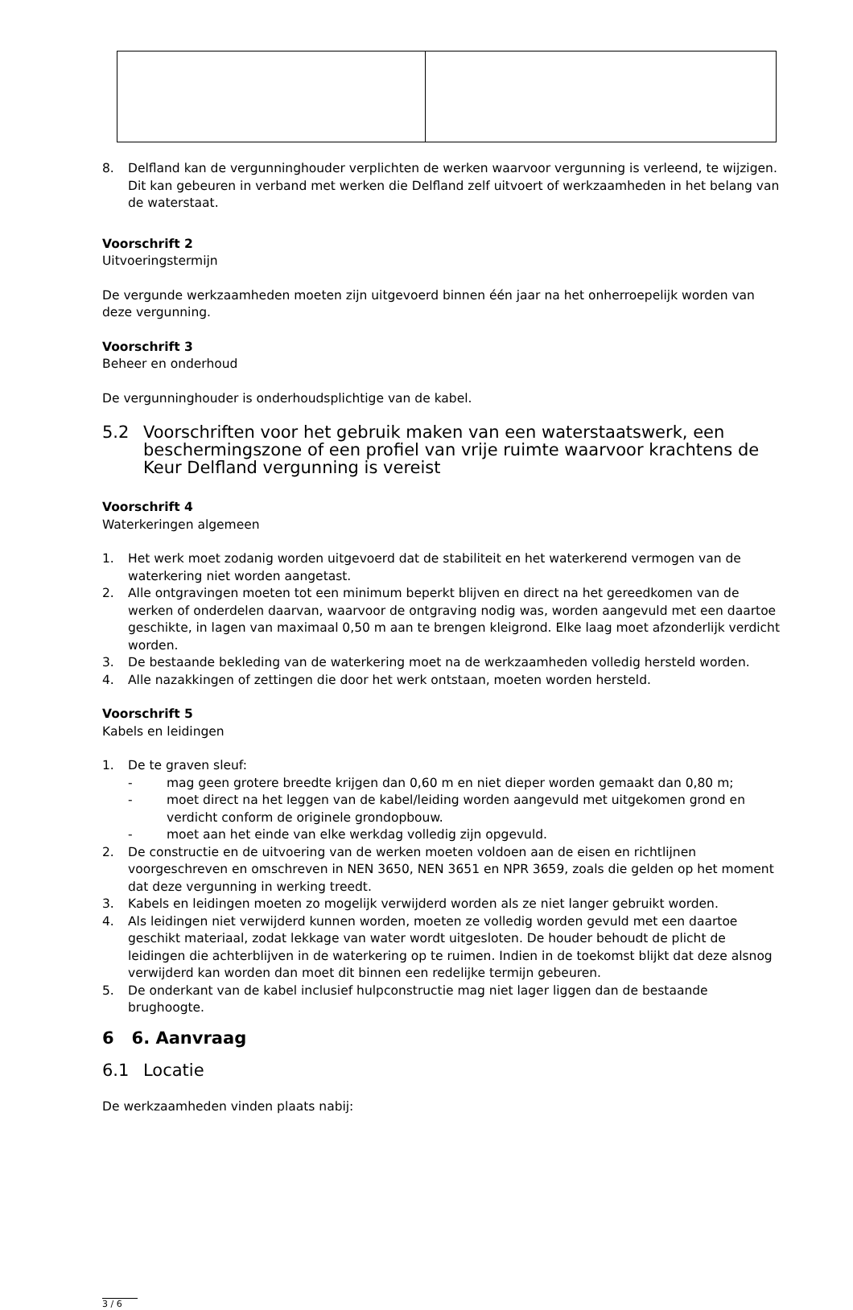8. Delfland kan de vergunninghouder verplichten de werken waarvoor vergunning is verleend, te wijzigen. Dit kan gebeuren in verband met werken die Delfland zelf uitvoert of werkzaamheden in het belang van de waterstaat.
Voorschrift 2
Uitvoeringstermijn
De vergunde werkzaamheden moeten zijn uitgevoerd binnen één jaar na het onherroepelijk worden van deze vergunning.
Voorschrift 3
Beheer en onderhoud
De vergunninghouder is onderhoudsplichtige van de kabel.
5.2 Voorschriften voor het gebruik maken van een waterstaatswerk, een beschermingszone of een profiel van vrije ruimte waarvoor krachtens de Keur Delfland vergunning is vereist
Voorschrift 4
Waterkeringen algemeen
1. Het werk moet zodanig worden uitgevoerd dat de stabiliteit en het waterkerend vermogen van de waterkering niet worden aangetast.
2. Alle ontgravingen moeten tot een minimum beperkt blijven en direct na het gereedkomen van de werken of onderdelen daarvan, waarvoor de ontgraving nodig was, worden aangevuld met een daartoe geschikte, in lagen van maximaal 0,50 m aan te brengen kleigrond. Elke laag moet afzonderlijk verdicht worden.
3. De bestaande bekleding van de waterkering moet na de werkzaamheden volledig hersteld worden.
4. Alle nazakkingen of zettingen die door het werk ontstaan, moeten worden hersteld.
Voorschrift 5
Kabels en leidingen
1. De te graven sleuf:
- mag geen grotere breedte krijgen dan 0,60 m en niet dieper worden gemaakt dan 0,80 m;
- moet direct na het leggen van de kabel/leiding worden aangevuld met uitgekomen grond en verdicht conform de originele grondopbouw.
- moet aan het einde van elke werkdag volledig zijn opgevuld.
2. De constructie en de uitvoering van de werken moeten voldoen aan de eisen en richtlijnen voorgeschreven en omschreven in NEN 3650, NEN 3651 en NPR 3659, zoals die gelden op het moment dat deze vergunning in werking treedt.
3. Kabels en leidingen moeten zo mogelijk verwijderd worden als ze niet langer gebruikt worden.
4. Als leidingen niet verwijderd kunnen worden, moeten ze volledig worden gevuld met een daartoe geschikt materiaal, zodat lekkage van water wordt uitgesloten. De houder behoudt de plicht de leidingen die achterblijven in de waterkering op te ruimen. Indien in de toekomst blijkt dat deze alsnog verwijderd kan worden dan moet dit binnen een redelijke termijn gebeuren.
5. De onderkant van de kabel inclusief hulpconstructie mag niet lager liggen dan de bestaande brughoogte.
6 6. Aanvraag
6.1 Locatie
De werkzaamheden vinden plaats nabij:
3 / 6